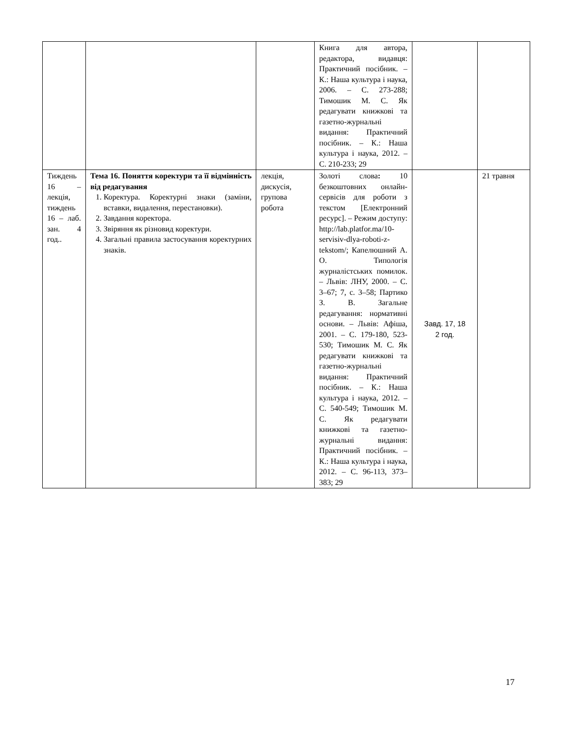| | | | Книга для автора, редактора, видавця: Практичний посібник. – К.: Наша культура і наука, 2006. – С. 273-288; Тимошик М. С. Як редагувати книжкові та газетно-журнальні видання: Практичний посібник. – К.: Наша культура і наука, 2012. – С. 210-233; 29 | | |
| Тиждень 16 – лекція, тиждень 16 – лаб. зан. 4 год.. | Тема 16. Поняття коректури та її відмінність від редагування 1. Коректура. Коректурні знаки (заміни, вставки, видалення, перестановки). 2. Завдання коректора. 3. Звіряння як різновид коректури. 4. Загальні правила застосування коректурних знаків. | лекція, дискусія, групова робота | Золоті слова : 10 безкоштовних онлайн-сервісів для роботи з текстом [Електронний ресурс]. – Режим доступу: http://lab.platfor.ma/10-servisiv-dlya-roboti-z-tekstom/ ; Капелюшний А. О. Типологія журналістських помилок. – Львів: ЛНУ, 2000. – С. 3–67; 7, с. 3–58; Партико З. В. Загальне редагування: нормативні основи. – Львів: Афіша, 2001. – С. 179-180, 523-530; Тимошик М. С. Як редагувати книжкові та газетно-журнальні видання: Практичний посібник. – К.: Наша культура і наука, 2012. – С. 540-549; Тимошик М. С. Як редагувати книжкові та газетно-журнальні видання: Практичний посібник. – К.: Наша культура і наука, 2012. – С. 96-113, 373–383; 29 | Завд. 17, 18 2 год. | 21 травня |
17